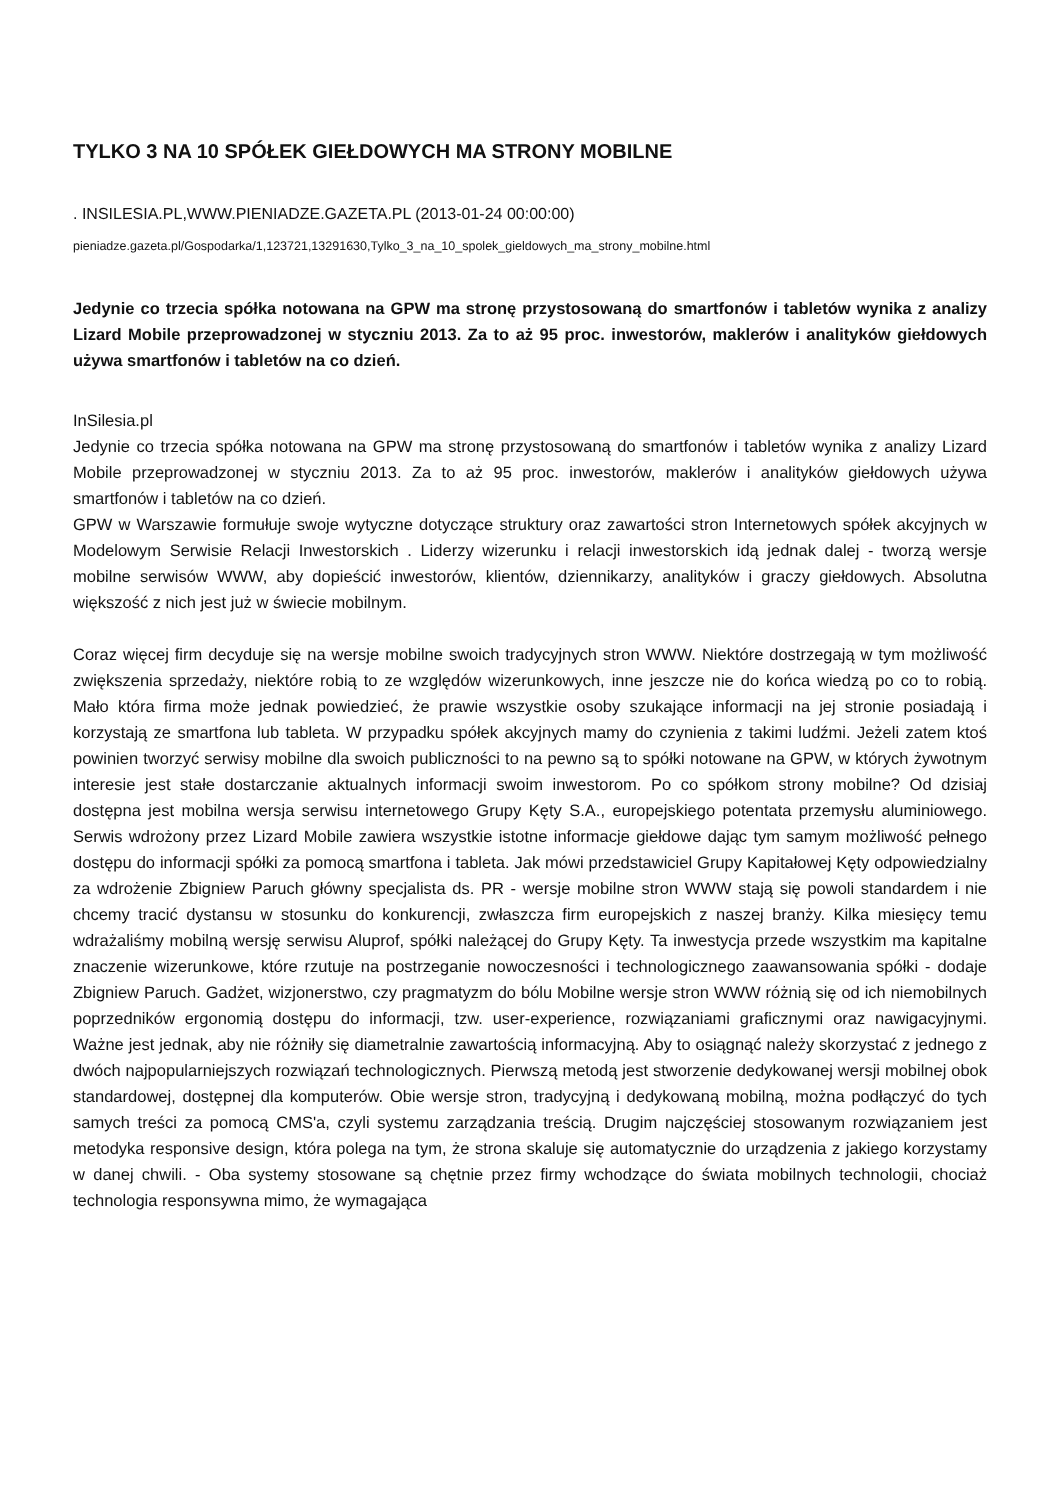TYLKO 3 NA 10 SPÓŁEK GIEŁDOWYCH MA STRONY MOBILNE
. INSILESIA.PL,WWW.PIENIADZE.GAZETA.PL (2013-01-24 00:00:00)
pieniadze.gazeta.pl/Gospodarka/1,123721,13291630,Tylko_3_na_10_spolek_gieldowych_ma_strony_mobilne.html
Jedynie co trzecia spółka notowana na GPW ma stronę przystosowaną do smartfonów i tabletów wynika z analizy Lizard Mobile przeprowadzonej w styczniu 2013. Za to aż 95 proc. inwestorów, maklerów i analityków giełdowych używa smartfonów i tabletów na co dzień.
InSilesia.pl
Jedynie co trzecia spółka notowana na GPW ma stronę przystosowaną do smartfonów i tabletów wynika z analizy Lizard Mobile przeprowadzonej w styczniu 2013. Za to aż 95 proc. inwestorów, maklerów i analityków giełdowych używa smartfonów i tabletów na co dzień.
GPW w Warszawie formułuje swoje wytyczne dotyczące struktury oraz zawartości stron Internetowych spółek akcyjnych w Modelowym Serwisie Relacji Inwestorskich . Liderzy wizerunku i relacji inwestorskich idą jednak dalej - tworzą wersje mobilne serwisów WWW, aby dopieścić inwestorów, klientów, dziennikarzy, analityków i graczy giełdowych. Absolutna większość z nich jest już w świecie mobilnym.
Coraz więcej firm decyduje się na wersje mobilne swoich tradycyjnych stron WWW. Niektóre dostrzegają w tym możliwość zwiększenia sprzedaży, niektóre robią to ze względów wizerunkowych, inne jeszcze nie do końca wiedzą po co to robią. Mało która firma może jednak powiedzieć, że prawie wszystkie osoby szukające informacji na jej stronie posiadają i korzystają ze smartfona lub tableta. W przypadku spółek akcyjnych mamy do czynienia z takimi ludźmi. Jeżeli zatem ktoś powinien tworzyć serwisy mobilne dla swoich publiczności to na pewno są to spółki notowane na GPW, w których żywotnym interesie jest stałe dostarczanie aktualnych informacji swoim inwestorom. Po co spółkom strony mobilne? Od dzisiaj dostępna jest mobilna wersja serwisu internetowego Grupy Kęty S.A., europejskiego potentata przemysłu aluminiowego. Serwis wdrożony przez Lizard Mobile zawiera wszystkie istotne informacje giełdowe dając tym samym możliwość pełnego dostępu do informacji spółki za pomocą smartfona i tableta. Jak mówi przedstawiciel Grupy Kapitałowej Kęty odpowiedzialny za wdrożenie Zbigniew Paruch główny specjalista ds. PR - wersje mobilne stron WWW stają się powoli standardem i nie chcemy tracić dystansu w stosunku do konkurencji, zwłaszcza firm europejskich z naszej branży. Kilka miesięcy temu wdrażaliśmy mobilną wersję serwisu Aluprof, spółki należącej do Grupy Kęty. Ta inwestycja przede wszystkim ma kapitalne znaczenie wizerunkowe, które rzutuje na postrzeganie nowoczesności i technologicznego zaawansowania spółki - dodaje Zbigniew Paruch. Gadżet, wizjonerstwo, czy pragmatyzm do bólu Mobilne wersje stron WWW różnią się od ich niemobilnych poprzedników ergonomią dostępu do informacji, tzw. user-experience, rozwiązaniami graficznymi oraz nawigacyjnymi. Ważne jest jednak, aby nie różniły się diametralnie zawartością informacyjną. Aby to osiągnąć należy skorzystać z jednego z dwóch najpopularniejszych rozwiązań technologicznych. Pierwszą metodą jest stworzenie dedykowanej wersji mobilnej obok standardowej, dostępnej dla komputerów. Obie wersje stron, tradycyjną i dedykowaną mobilną, można podłączyć do tych samych treści za pomocą CMS'a, czyli systemu zarządzania treścią. Drugim najczęściej stosowanym rozwiązaniem jest metodyka responsive design, która polega na tym, że strona skaluje się automatycznie do urządzenia z jakiego korzystamy w danej chwili. - Oba systemy stosowane są chętnie przez firmy wchodzące do świata mobilnych technologii, chociaż technologia responsywna mimo, że wymagająca